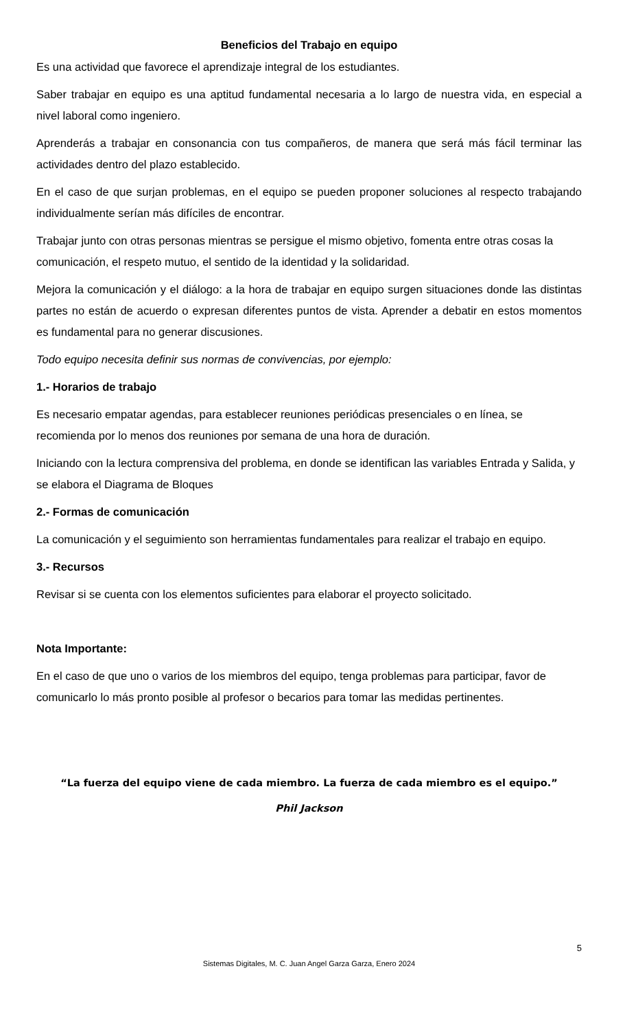Beneficios del Trabajo en equipo
Es una actividad que favorece el aprendizaje integral de los estudiantes.
Saber trabajar en equipo es una aptitud fundamental necesaria a lo largo de nuestra vida, en especial a nivel laboral como ingeniero.
Aprenderás a trabajar en consonancia con tus compañeros, de manera que será más fácil terminar las actividades dentro del plazo establecido.
En el caso de que surjan problemas, en el equipo se pueden proponer soluciones al respecto trabajando individualmente serían más difíciles de encontrar.
Trabajar junto con otras personas mientras se persigue el mismo objetivo, fomenta entre otras cosas la comunicación, el respeto mutuo, el sentido de la identidad y la solidaridad.
Mejora la comunicación y el diálogo: a la hora de trabajar en equipo surgen situaciones donde las distintas partes no están de acuerdo o expresan diferentes puntos de vista. Aprender a debatir en estos momentos es fundamental para no generar discusiones.
Todo equipo necesita definir sus normas de convivencias, por ejemplo:
1.- Horarios de trabajo
Es necesario empatar agendas, para establecer reuniones periódicas presenciales o en línea, se recomienda por lo menos dos reuniones por semana de una hora de duración.
Iniciando con la lectura comprensiva del problema, en donde se identifican las variables Entrada y Salida, y se elabora el Diagrama de Bloques
2.- Formas de comunicación
La comunicación y el seguimiento son herramientas fundamentales para realizar el trabajo en equipo.
3.- Recursos
Revisar si se cuenta con los elementos suficientes para elaborar el proyecto solicitado.
Nota Importante:
En el caso de que uno o varios de los miembros del equipo, tenga problemas para participar, favor de comunicarlo lo más pronto posible al profesor o becarios para tomar las medidas pertinentes.
“La fuerza del equipo viene de cada miembro. La fuerza de cada miembro es el equipo.”
Phil Jackson
5
Sistemas Digitales, M. C. Juan Angel Garza Garza, Enero 2024